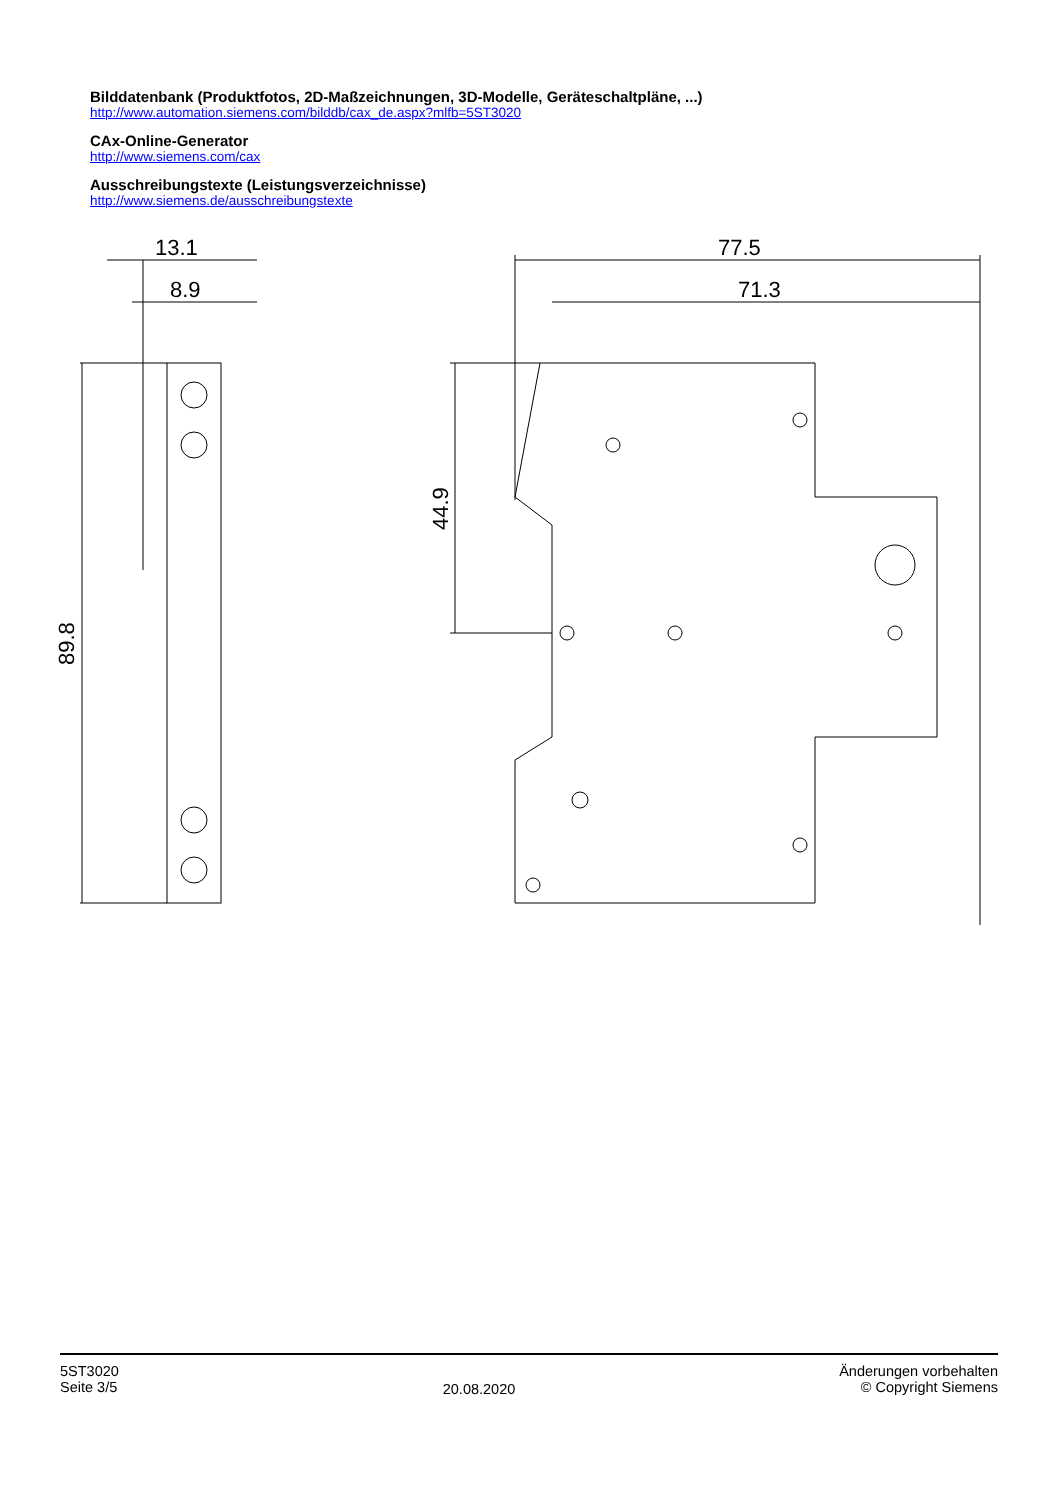Bilddatenbank (Produktfotos, 2D-Maßzeichnungen, 3D-Modelle, Geräteschaltpläne, ...)
http://www.automation.siemens.com/bilddb/cax_de.aspx?mlfb=5ST3020
CAx-Online-Generator
http://www.siemens.com/cax
Ausschreibungstexte (Leistungsverzeichnisse)
http://www.siemens.de/ausschreibungstexte
13.1
8.9
89.8
77.5
71.3
44.9
5ST3020
Seite 3/5
20.08.2020
Änderungen vorbehalten
© Copyright Siemens